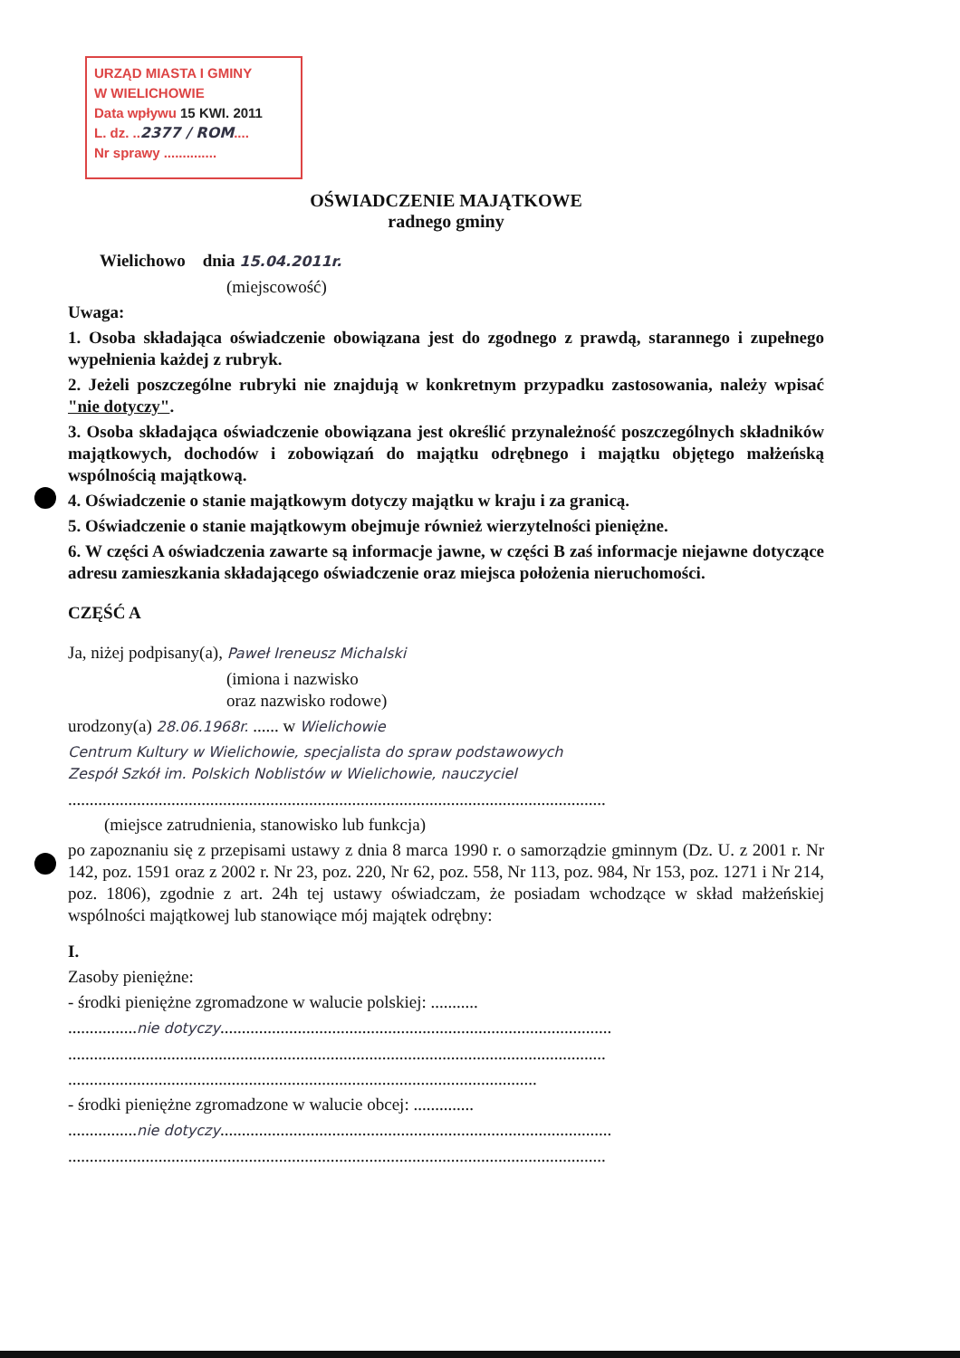URZĄD MIASTA I GMINY
W WIELICHOWIE
Data wpływu 15 KWI. 2011
L. dz. ..2377 / ROM....
Nr sprawy ..............
OŚWIADCZENIE MAJĄTKOWE
radnego gminy
Wielichowo dnia 15.04.2011r.
(miejscowość)
Uwaga:
1. Osoba składająca oświadczenie obowiązana jest do zgodnego z prawdą, starannego i zupełnego wypełnienia każdej z rubryk.
2. Jeżeli poszczególne rubryki nie znajdują w konkretnym przypadku zastosowania, należy wpisać "nie dotyczy".
3. Osoba składająca oświadczenie obowiązana jest określić przynależność poszczególnych składników majątkowych, dochodów i zobowiązań do majątku odrębnego i majątku objętego małżeńską wspólnością majątkową.
4. Oświadczenie o stanie majątkowym dotyczy majątku w kraju i za granicą.
5. Oświadczenie o stanie majątkowym obejmuje również wierzytelności pieniężne.
6. W części A oświadczenia zawarte są informacje jawne, w części B zaś informacje niejawne dotyczące adresu zamieszkania składającego oświadczenie oraz miejsca położenia nieruchomości.
CZĘŚĆ A
Ja, niżej podpisany(a), Paweł Ireneusz Michalski
(imiona i nazwisko
oraz nazwisko rodowe)
urodzony(a) 28.06.1968r. ...... w Wielichowie
Centrum Kultury w Wielichowie, specjalista do spraw podstawowych
Zespół Szkół im. Polskich Noblistów w Wielichowie, nauczyciel
.............................................................................................................................
(miejsce zatrudnienia, stanowisko lub funkcja)
po zapoznaniu się z przepisami ustawy z dnia 8 marca 1990 r. o samorządzie gminnym (Dz. U. z 2001 r. Nr 142, poz. 1591 oraz z 2002 r. Nr 23, poz. 220, Nr 62, poz. 558, Nr 113, poz. 984, Nr 153, poz. 1271 i Nr 214, poz. 1806), zgodnie z art. 24h tej ustawy oświadczam, że posiadam wchodzące w skład małżeńskiej wspólności majątkowej lub stanowiące mój majątek odrębny:
I.
Zasoby pieniężne:
- środki pieniężne zgromadzone w walucie polskiej: ...........
................nie dotyczy...........................................................................................
.............................................................................................................................
.............................................................................................................
- środki pieniężne zgromadzone w walucie obcej: ..............
................nie dotyczy...........................................................................................
.............................................................................................................................